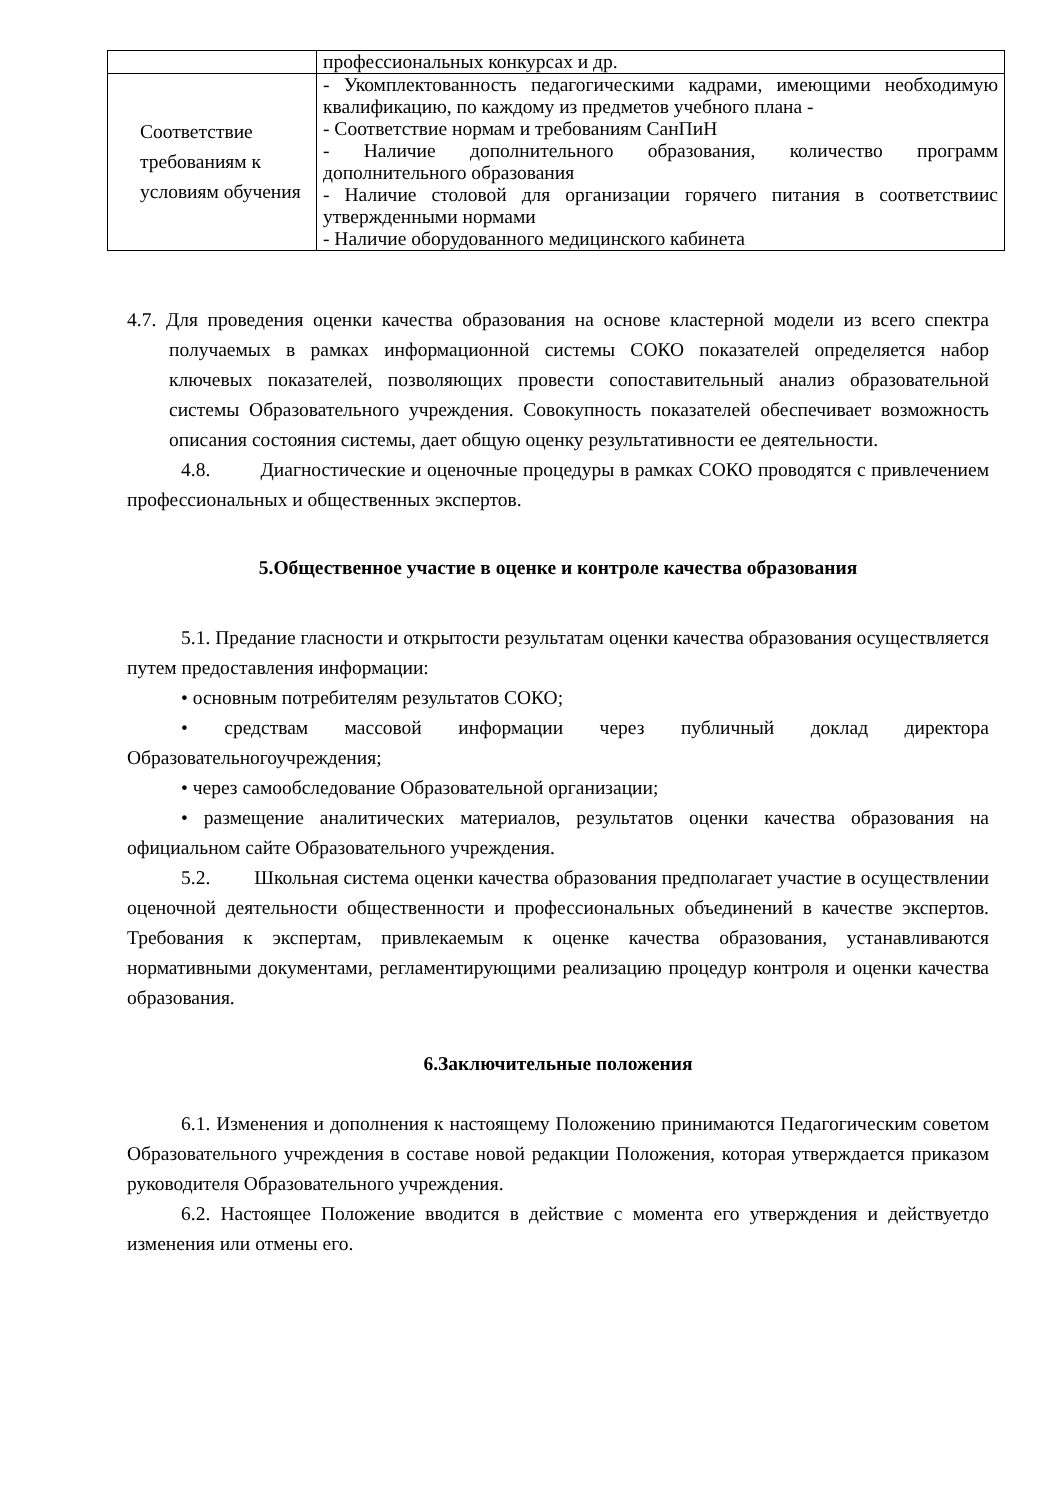| | профессиональных конкурсах и др. |
| Соответствие требованиям к условиям обучения | - Укомплектованность педагогическими кадрами, имеющими необходимую квалификацию, по каждому из предметов учебного плана - - Соответствие нормам и требованиям СанПиН - Наличие дополнительного образования, количество программ дополнительного образования - Наличие столовой для организации горячего питания в соответствиис утвержденными нормами - Наличие оборудованного медицинского кабинета |
4.7. Для проведения оценки качества образования на основе кластерной модели из всего спектра получаемых в рамках информационной системы СОКО показателей определяется набор ключевых показателей, позволяющих провести сопоставительный анализ образовательной системы Образовательного учреждения. Совокупность показателей обеспечивает возможность описания состояния системы, дает общую оценку результативности ее деятельности.
4.8. Диагностические и оценочные процедуры в рамках СОКО проводятся с привлечением профессиональных и общественных экспертов.
5.Общественное участие в оценке и контроле качества образования
5.1. Предание гласности и открытости результатам оценки качества образования осуществляется путем предоставления информации:
• основным потребителям результатов СОКО;
• средствам массовой информации через публичный доклад директора Образовательногоучреждения;
• через самообследование Образовательной организации;
• размещение аналитических материалов, результатов оценки качества образования на официальном сайте Образовательного учреждения.
5.2. Школьная система оценки качества образования предполагает участие в осуществлении оценочной деятельности общественности и профессиональных объединений в качестве экспертов. Требования к экспертам, привлекаемым к оценке качества образования, устанавливаются нормативными документами, регламентирующими реализацию процедур контроля и оценки качества образования.
6.Заключительные положения
6.1. Изменения и дополнения к настоящему Положению принимаются Педагогическим советом Образовательного учреждения в составе новой редакции Положения, которая утверждается приказом руководителя Образовательного учреждения.
6.2. Настоящее Положение вводится в действие с момента его утверждения и действуетдо изменения или отмены его.